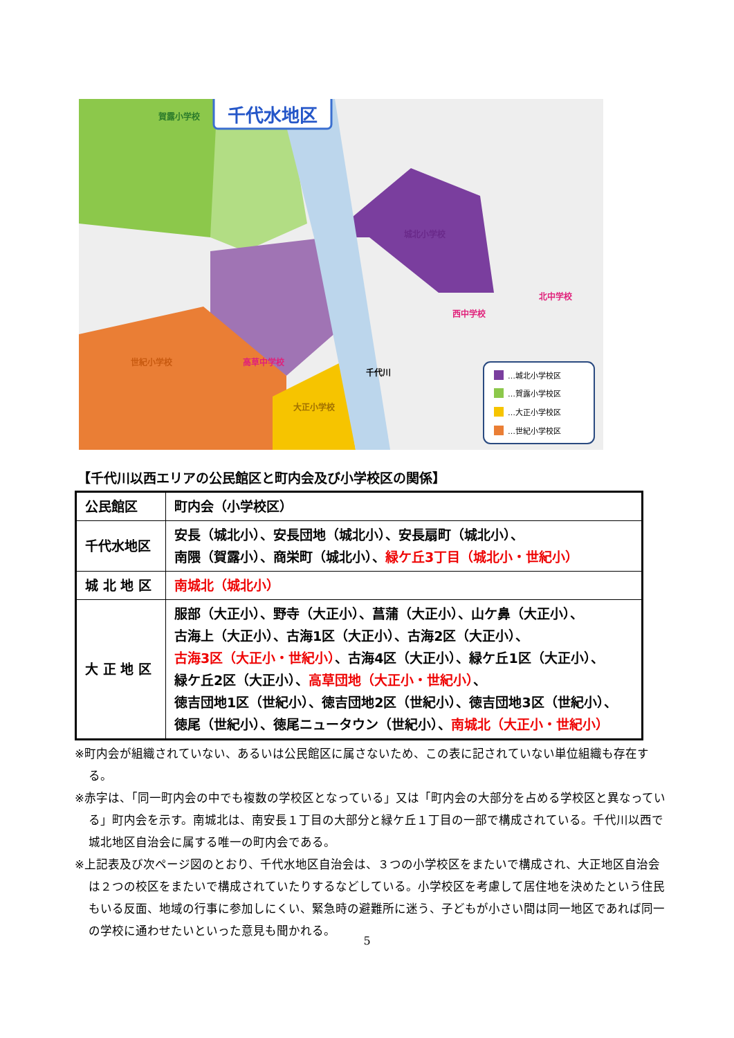千代水地区
賀露小学校
城北小学校
北中学校
西中学校
高草中学校
世紀小学校
大正小学校
千代川
…城北小学校区
…賀露小学校区
…大正小学校区
…世紀小学校区
【千代川以西エリアの公民館区と町内会及び小学校区の関係】
| 公民館区 | 町内会（小学校区） |
| 千代水地区 | 安長（城北小）、安長団地（城北小）、安長扇町（城北小）、 南隈（賀露小）、商栄町（城北小）、 緑ケ丘3丁目（城北小・世紀小） |
| 城 北 地 区 | 南城北（城北小） |
| 大 正 地 区 | 服部（大正小）、野寺（大正小）、菖蒲（大正小）、山ケ鼻（大正小）、 古海上（大正小）、古海1区（大正小）、古海2区（大正小）、 古海3区（大正小・世紀小） 、古海4区（大正小）、緑ケ丘1区（大正小）、 緑ケ丘2区（大正小）、 高草団地（大正小・世紀小） 、 徳吉団地1区（世紀小）、徳吉団地2区（世紀小）、徳吉団地3区（世紀小）、 徳尾（世紀小）、徳尾ニュータウン（世紀小）、 南城北（大正小・世紀小） |
※町内会が組織されていない、あるいは公民館区に属さないため、この表に記されていない単位組織も存在する。
※赤字は、「同一町内会の中でも複数の学校区となっている」又は「町内会の大部分を占める学校区と異なっている」町内会を示す。南城北は、南安長１丁目の大部分と緑ケ丘１丁目の一部で構成されている。千代川以西で城北地区自治会に属する唯一の町内会である。
※上記表及び次ページ図のとおり、千代水地区自治会は、３つの小学校区をまたいで構成され、大正地区自治会は２つの校区をまたいで構成されていたりするなどしている。小学校区を考慮して居住地を決めたという住民もいる反面、地域の行事に参加しにくい、緊急時の避難所に迷う、子どもが小さい間は同一地区であれば同一の学校に通わせたいといった意見も聞かれる。
5